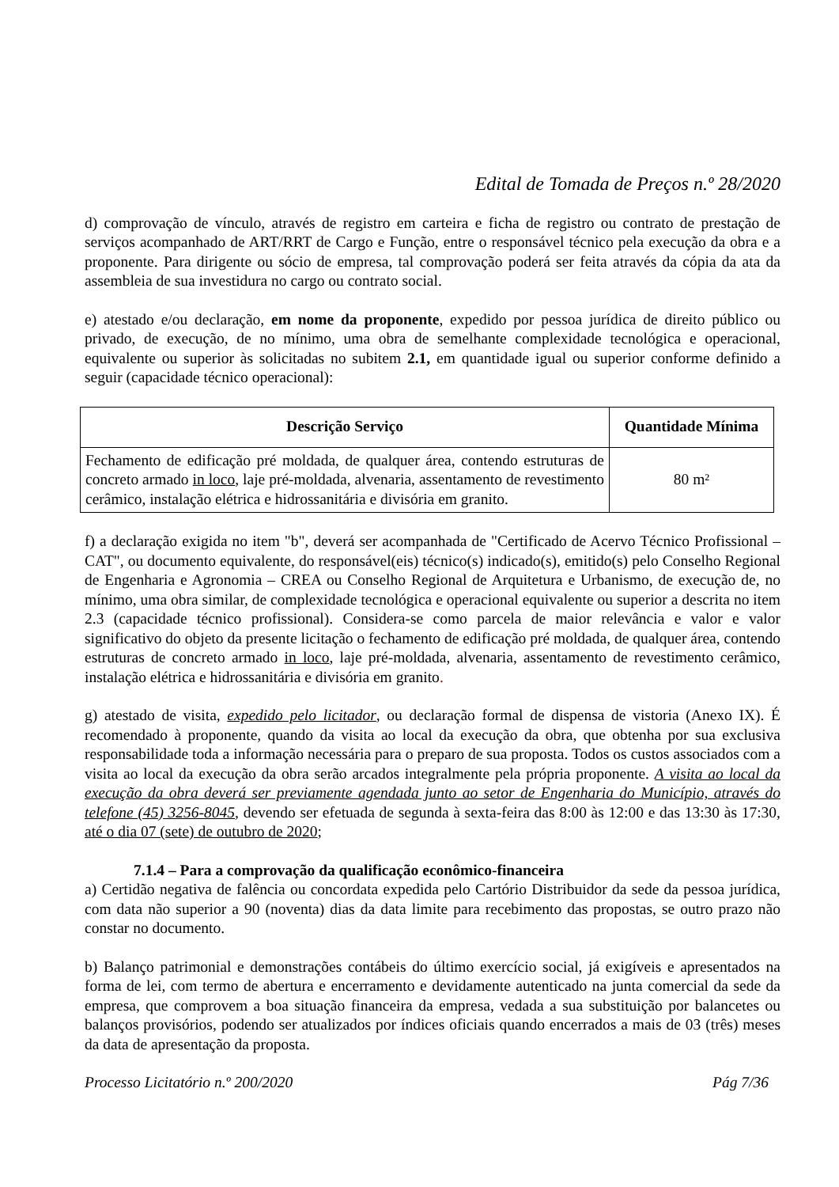Edital de Tomada de Preços n.º 28/2020
d) comprovação de vínculo, através de registro em carteira e ficha de registro ou contrato de prestação de serviços acompanhado de ART/RRT de Cargo e Função, entre o responsável técnico pela execução da obra e a proponente. Para dirigente ou sócio de empresa, tal comprovação poderá ser feita através da cópia da ata da assembleia de sua investidura no cargo ou contrato social.
e) atestado e/ou declaração, em nome da proponente, expedido por pessoa jurídica de direito público ou privado, de execução, de no mínimo, uma obra de semelhante complexidade tecnológica e operacional, equivalente ou superior às solicitadas no subitem 2.1, em quantidade igual ou superior conforme definido a seguir (capacidade técnico operacional):
| Descrição Serviço | Quantidade Mínima |
| --- | --- |
| Fechamento de edificação pré moldada, de qualquer área, contendo estruturas de concreto armado in loco , laje pré-moldada, alvenaria, assentamento de revestimento cerâmico, instalação elétrica e hidrossanitária e divisória em granito. | 80 m² |
f) a declaração exigida no item "b", deverá ser acompanhada de "Certificado de Acervo Técnico Profissional – CAT", ou documento equivalente, do responsável(eis) técnico(s) indicado(s), emitido(s) pelo Conselho Regional de Engenharia e Agronomia – CREA ou Conselho Regional de Arquitetura e Urbanismo, de execução de, no mínimo, uma obra similar, de complexidade tecnológica e operacional equivalente ou superior a descrita no item 2.3 (capacidade técnico profissional). Considera-se como parcela de maior relevância e valor e valor significativo do objeto da presente licitação o fechamento de edificação pré moldada, de qualquer área, contendo estruturas de concreto armado in loco, laje pré-moldada, alvenaria, assentamento de revestimento cerâmico, instalação elétrica e hidrossanitária e divisória em granito.
g) atestado de visita, expedido pelo licitador, ou declaração formal de dispensa de vistoria (Anexo IX). É recomendado à proponente, quando da visita ao local da execução da obra, que obtenha por sua exclusiva responsabilidade toda a informação necessária para o preparo de sua proposta. Todos os custos associados com a visita ao local da execução da obra serão arcados integralmente pela própria proponente. A visita ao local da execução da obra deverá ser previamente agendada junto ao setor de Engenharia do Município, através do telefone (45) 3256-8045, devendo ser efetuada de segunda à sexta-feira das 8:00 às 12:00 e das 13:30 às 17:30, até o dia 07 (sete) de outubro de 2020;
7.1.4 – Para a comprovação da qualificação econômico-financeira
a) Certidão negativa de falência ou concordata expedida pelo Cartório Distribuidor da sede da pessoa jurídica, com data não superior a 90 (noventa) dias da data limite para recebimento das propostas, se outro prazo não constar no documento.
b) Balanço patrimonial e demonstrações contábeis do último exercício social, já exigíveis e apresentados na forma de lei, com termo de abertura e encerramento e devidamente autenticado na junta comercial da sede da empresa, que comprovem a boa situação financeira da empresa, vedada a sua substituição por balancetes ou balanços provisórios, podendo ser atualizados por índices oficiais quando encerrados a mais de 03 (três) meses da data de apresentação da proposta.
Processo Licitatório n.º 200/2020 Pág 7/36